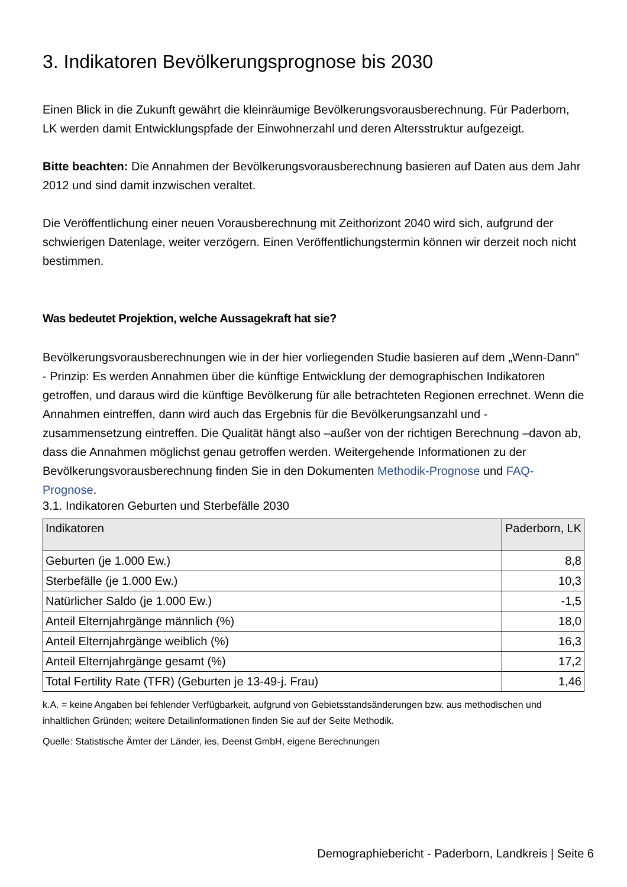3. Indikatoren Bevölkerungsprognose bis 2030
Einen Blick in die Zukunft gewährt die kleinräumige Bevölkerungsvorausberechnung. Für Paderborn, LK werden damit Entwicklungspfade der Einwohnerzahl und deren Altersstruktur aufgezeigt.
Bitte beachten: Die Annahmen der Bevölkerungsvorausberechnung basieren auf Daten aus dem Jahr 2012 und sind damit inzwischen veraltet.
Die Veröffentlichung einer neuen Vorausberechnung mit Zeithorizont 2040 wird sich, aufgrund der schwierigen Datenlage, weiter verzögern. Einen Veröffentlichungstermin können wir derzeit noch nicht bestimmen.
Was bedeutet Projektion, welche Aussagekraft hat sie?
Bevölkerungsvorausberechnungen wie in der hier vorliegenden Studie basieren auf dem „Wenn-Dann" - Prinzip: Es werden Annahmen über die künftige Entwicklung der demographischen Indikatoren getroffen, und daraus wird die künftige Bevölkerung für alle betrachteten Regionen errechnet. Wenn die Annahmen eintreffen, dann wird auch das Ergebnis für die Bevölkerungsanzahl und -zusammensetzung eintreffen. Die Qualität hängt also –außer von der richtigen Berechnung –davon ab, dass die Annahmen möglichst genau getroffen werden. Weitergehende Informationen zu der Bevölkerungsvorausberechnung finden Sie in den Dokumenten Methodik-Prognose und FAQ-Prognose.
3.1. Indikatoren Geburten und Sterbefälle 2030
| Indikatoren | Paderborn, LK |
| --- | --- |
| Geburten (je 1.000 Ew.) | 8,8 |
| Sterbefälle (je 1.000 Ew.) | 10,3 |
| Natürlicher Saldo (je 1.000 Ew.) | -1,5 |
| Anteil Elternjahrgänge männlich (%) | 18,0 |
| Anteil Elternjahrgänge weiblich (%) | 16,3 |
| Anteil Elternjahrgänge gesamt (%) | 17,2 |
| Total Fertility Rate (TFR) (Geburten je 13-49-j. Frau) | 1,46 |
k.A. = keine Angaben bei fehlender Verfügbarkeit, aufgrund von Gebietsstandsänderungen bzw. aus methodischen und inhaltlichen Gründen; weitere Detailinformationen finden Sie auf der Seite Methodik.
Quelle: Statistische Ämter der Länder, ies, Deenst GmbH, eigene Berechnungen
Demographiebericht - Paderborn, Landkreis | Seite 6